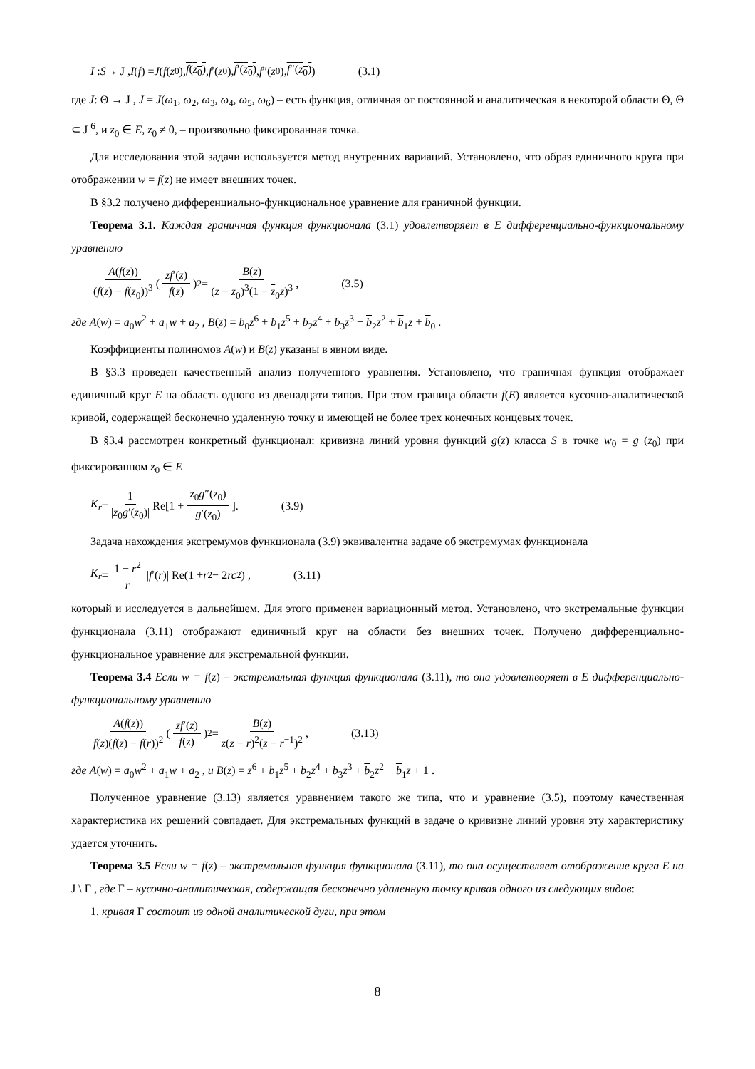I : S → J , I (f) = J (f (z<sub>0</sub>), f(z<sub>0</sub>), f ′(z<sub>0</sub>), f′(z<sub>0</sub>), f ″(z<sub>0</sub>), f″(z<sub>0</sub>)) (3.1)
где J: Θ → J , J = J(ω<sub>1</sub>, ω<sub>2</sub>, ω<sub>3</sub>, ω<sub>4</sub>, ω<sub>5</sub>, ω<sub>6</sub>) – есть функция, отличная от постоянной и аналитическая в некоторой области Θ, Θ ⊂ J <sup>6</sup>, и z<sub>0</sub> ∈ E, z<sub>0</sub> ≠ 0, – произвольно фиксированная точка.
Для исследования этой задачи используется метод внутренних вариаций. Установлено, что образ единичного круга при отображении w = f(z) не имеет внешних точек.
В §3.2 получено дифференциально-функциональное уравнение для граничной функции.
Теорема 3.1. Каждая граничная функция функционала (3.1) удовлетворяет в E дифференциально-функциональному уравнению
A(f(z)) (f(z) − f(z<sub>0</sub>))<sup>3</sup> (zf′(z) f(z))<sup>2</sup> = B(z) (z − z<sub>0</sub>)<sup>3</sup>(1 − z<sub>0</sub>z)<sup>3</sup>, (3.5)
где A(w) = a<sub>0</sub>w<sup>2</sup> + a<sub>1</sub>w + a<sub>2</sub> , B(z) = b<sub>0</sub>z<sup>6</sup> + b<sub>1</sub>z<sup>5</sup> + b<sub>2</sub>z<sup>4</sup> + b<sub>3</sub>z<sup>3</sup> + b<sub>2</sub>z<sup>2</sup> + b<sub>1</sub>z + b<sub>0</sub> .
Коэффициенты полиномов A(w) и B(z) указаны в явном виде.
В §3.3 проведен качественный анализ полученного уравнения. Установлено, что граничная функция отображает единичный круг E на область одного из двенадцати типов. При этом граница области f(E) является кусочно-аналитической кривой, содержащей бесконечно удаленную точку и имеющей не более трех конечных концевых точек.
В §3.4 рассмотрен конкретный функционал: кривизна линий уровня функций g(z) класса S в точке w<sub>0</sub> = g (z<sub>0</sub>) при фиксированном z<sub>0</sub> ∈ E
K<sub>r</sub> = 1 |z<sub>0</sub>g′(z<sub>0</sub>)| Re[1 + z<sub>0</sub>g″(z<sub>0</sub>) g′(z<sub>0</sub>)]. (3.9)
Задача нахождения экстремумов функционала (3.9) эквивалентна задаче об экстремумах функционала
K<sub>r</sub> = 1 − r<sup>2</sup> r | f ′(r)| Re(1 + r<sup>2</sup> − 2 rc<sub>2</sub>) , (3.11)
который и исследуется в дальнейшем. Для этого применен вариационный метод. Установлено, что экстремальные функции функционала (3.11) отображают единичный круг на области без внешних точек. Получено дифференциально-функциональное уравнение для экстремальной функции.
Теорема 3.4 Если w = f(z) – экстремальная функция функционала (3.11), то она удовлетворяет в E дифференциально-функциональному уравнению
A(f(z)) f(z)(f(z) − f(r))<sup>2</sup> (zf′(z) f(z))<sup>2</sup> = B(z) z(z − r)<sup>2</sup>(z − r<sup>−1</sup>)<sup>2</sup>, (3.13)
где A(w) = a<sub>0</sub>w<sup>2</sup> + a<sub>1</sub>w + a<sub>2</sub> , и B(z) = z<sup>6</sup> + b<sub>1</sub>z<sup>5</sup> + b<sub>2</sub>z<sup>4</sup> + b<sub>3</sub>z<sup>3</sup> + b<sub>2</sub>z<sup>2</sup> + b<sub>1</sub>z + 1 .
Полученное уравнение (3.13) является уравнением такого же типа, что и уравнение (3.5), поэтому качественная характеристика их решений совпадает. Для экстремальных функций в задаче о кривизне линий уровня эту характеристику удается уточнить.
Теорема 3.5 Если w = f(z) – экстремальная функция функционала (3.11), то она осуществляет отображение круга E на J \ Γ , где Γ – кусочно-аналитическая, содержащая бесконечно удаленную точку кривая одного из следующих видов:
1. кривая Γ состоит из одной аналитической дуги, при этом
8